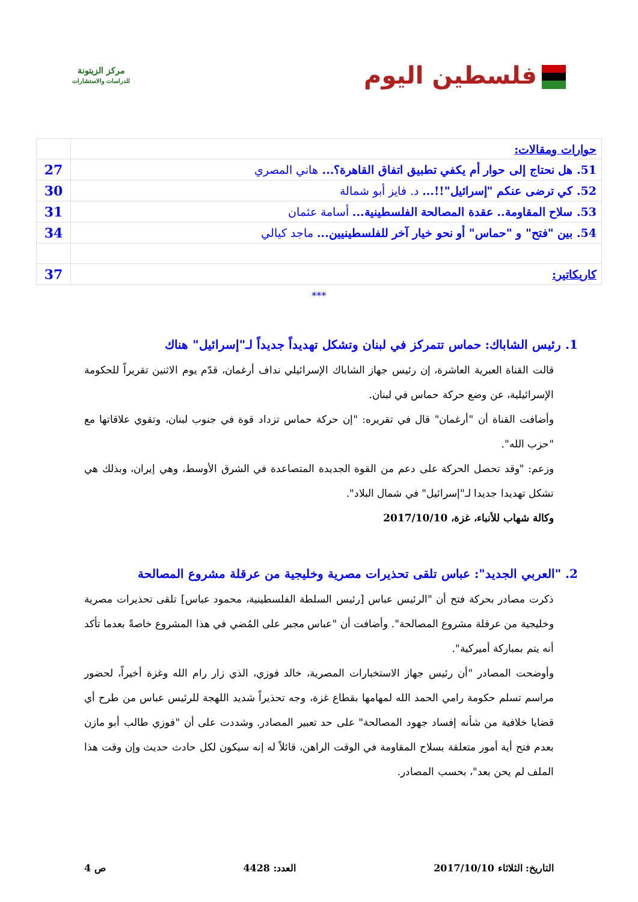فلسطين اليوم
مركز الزيتونة
للدراسات والاستشارات
| حوارات ومقالات: | |
| 51. هل نحتاج إلى حوار أم يكفي تطبيق اتفاق القاهرة؟... هاني المصري | 27 |
| 52. كي ترضى عنكم "إسرائيل"!!... د. فايز أبو شمالة | 30 |
| 53. سلاح المقاومة.. عقدة المصالحة الفلسطينية... أسامة عثمان | 31 |
| 54. بين "فتح" و "حماس" أو نحو خيار آخر للفلسطينيين... ماجد كيالي | 34 |
| كاريكاتير: | 37 |
***
1. رئيس الشاباك: حماس تتمركز في لبنان وتشكل تهديداً جديداً لـ"إسرائيل" هناك
قالت القناة العبرية العاشرة، إن رئيس جهاز الشاباك الإسرائيلي نداف أرغمان، قدّم يوم الاثنين تقريراً للحكومة الإسرائيلية، عن وضع حركة حماس في لبنان.
وأضافت القناة أن "أرغمان" قال في تقريره: "إن حركة حماس تزداد قوة في جنوب لبنان، وتقوي علاقاتها مع "حزب الله".
وزعم: "وقد تحصل الحركة على دعم من القوة الجديدة المتصاعدة في الشرق الأوسط، وهي إيران، وبذلك هي تشكل تهديدا جديدا لـ"إسرائيل" في شمال البلاد".
وكالة شهاب للأنباء، غزة، 2017/10/10
2. "العربي الجديد": عباس تلقى تحذيرات مصرية وخليجية من عرقلة مشروع المصالحة
ذكرت مصادر بحركة فتح أن "الرئيس عباس [رئيس السلطة الفلسطينية، محمود عباس] تلقى تحذيرات مصرية وخليجية من عرقلة مشروع المصالحة". وأضافت أن "عباس مجبر على المُضي في هذا المشروع خاصةً بعدما تأكد أنه يتم بمباركة أميركية".
وأوضحت المصادر "أن رئيس جهاز الاستخبارات المصرية، خالد فوزي، الذي زار رام الله وغزة أخيراً، لحضور مراسم تسلم حكومة رامي الحمد الله لمهامها بقطاع غزة، وجه تحذيراً شديد اللهجة للرئيس عباس من طرح أي قضايا خلافية من شأنه إفساد جهود المصالحة" على حد تعبير المصادر. وشددت على أن "فوزي طالب أبو مازن بعدم فتح أية أمور متعلقة بسلاح المقاومة في الوقت الراهن، قائلاً له إنه سيكون لكل حادث حديث وإن وقت هذا الملف لم يحن بعد"، بحسب المصادر.
التاريخ: الثلاثاء 2017/10/10 العدد: 4428 ص 4